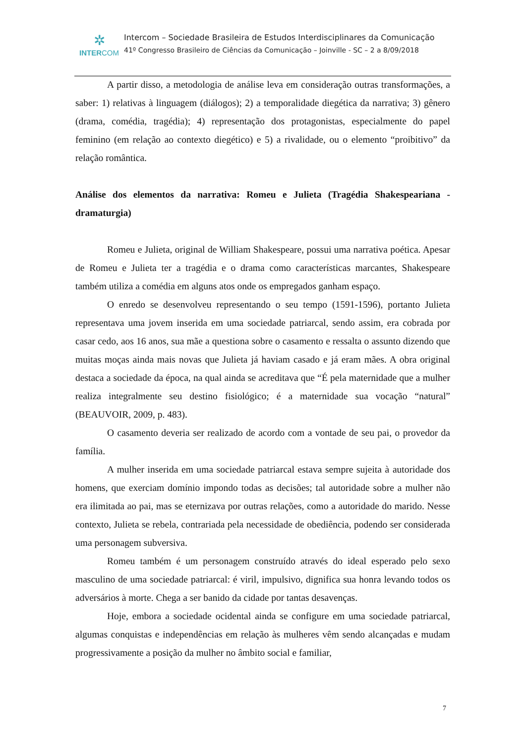✲
INTERCOM
Intercom – Sociedade Brasileira de Estudos Interdisciplinares da Comunicação
41º Congresso Brasileiro de Ciências da Comunicação – Joinville - SC – 2 a 8/09/2018
A partir disso, a metodologia de análise leva em consideração outras transformações, a saber: 1) relativas à linguagem (diálogos); 2) a temporalidade diegética da narrativa; 3) gênero (drama, comédia, tragédia); 4) representação dos protagonistas, especialmente do papel feminino (em relação ao contexto diegético) e 5) a rivalidade, ou o elemento “proibitivo” da relação romântica.
Análise dos elementos da narrativa: Romeu e Julieta (Tragédia Shakespeariana - dramaturgia)
Romeu e Julieta, original de William Shakespeare, possui uma narrativa poética. Apesar de Romeu e Julieta ter a tragédia e o drama como características marcantes, Shakespeare também utiliza a comédia em alguns atos onde os empregados ganham espaço.
O enredo se desenvolveu representando o seu tempo (1591-1596), portanto Julieta representava uma jovem inserida em uma sociedade patriarcal, sendo assim, era cobrada por casar cedo, aos 16 anos, sua mãe a questiona sobre o casamento e ressalta o assunto dizendo que muitas moças ainda mais novas que Julieta já haviam casado e já eram mães. A obra original destaca a sociedade da época, na qual ainda se acreditava que “É pela maternidade que a mulher realiza integralmente seu destino fisiológico; é a maternidade sua vocação “natural” (BEAUVOIR, 2009, p. 483).
O casamento deveria ser realizado de acordo com a vontade de seu pai, o provedor da família.
A mulher inserida em uma sociedade patriarcal estava sempre sujeita à autoridade dos homens, que exerciam domínio impondo todas as decisões; tal autoridade sobre a mulher não era ilimitada ao pai, mas se eternizava por outras relações, como a autoridade do marido. Nesse contexto, Julieta se rebela, contrariada pela necessidade de obediência, podendo ser considerada uma personagem subversiva.
Romeu também é um personagem construído através do ideal esperado pelo sexo masculino de uma sociedade patriarcal: é viril, impulsivo, dignifica sua honra levando todos os adversários à morte. Chega a ser banido da cidade por tantas desavenças.
Hoje, embora a sociedade ocidental ainda se configure em uma sociedade patriarcal, algumas conquistas e independências em relação às mulheres vêm sendo alcançadas e mudam progressivamente a posição da mulher no âmbito social e familiar,
7